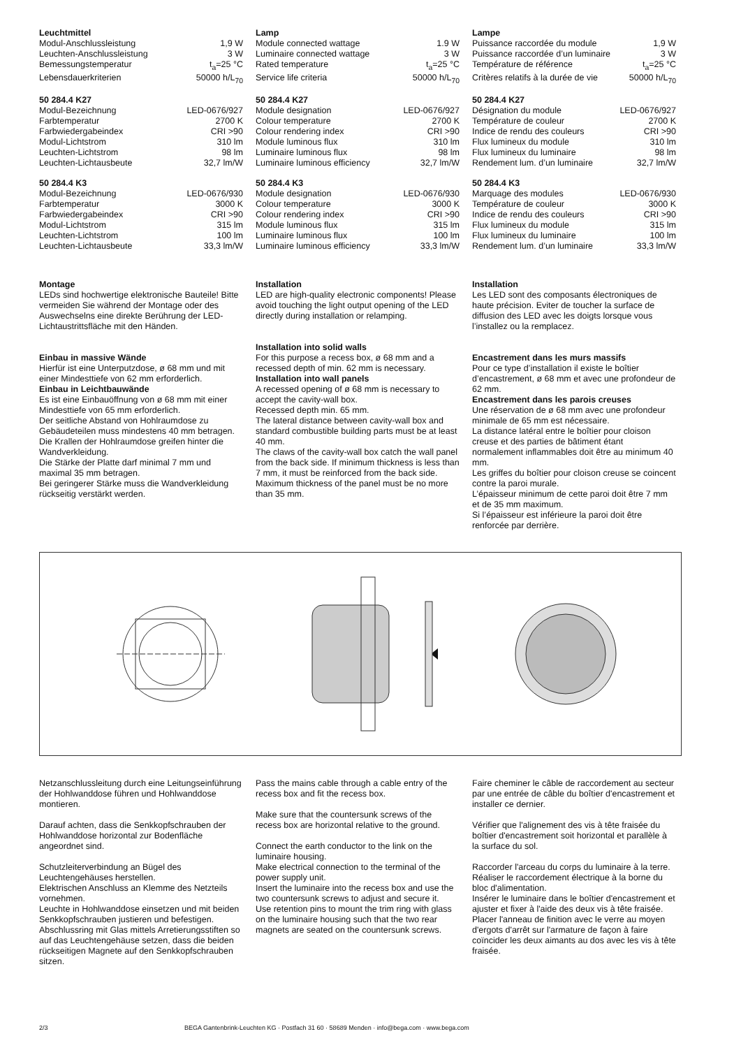Leuchtmittel
| Modul-Anschlussleistung | 1,9 W |
| Leuchten-Anschlussleistung | 3 W |
| Bemessungstemperatur | t<sub>a</sub>=25 °C |
| Lebensdauerkriterien | 50000 h/L<sub>70</sub> |
50 284.4 K27
| Modul-Bezeichnung | LED-0676/927 |
| Farbtemperatur | 2700 K |
| Farbwiedergabeindex | CRI >90 |
| Modul-Lichtstrom | 310 lm |
| Leuchten-Lichtstrom | 98 lm |
| Leuchten-Lichtausbeute | 32,7 lm/W |
50 284.4 K3
| Modul-Bezeichnung | LED-0676/930 |
| Farbtemperatur | 3000 K |
| Farbwiedergabeindex | CRI >90 |
| Modul-Lichtstrom | 315 lm |
| Leuchten-Lichtstrom | 100 lm |
| Leuchten-Lichtausbeute | 33,3 lm/W |
Lamp
| Module connected wattage | 1.9 W |
| Luminaire connected wattage | 3 W |
| Rated temperature | t<sub>a</sub>=25 °C |
| Service life criteria | 50000 h/L<sub>70</sub> |
50 284.4 K27
| Module designation | LED-0676/927 |
| Colour temperature | 2700 K |
| Colour rendering index | CRI >90 |
| Module luminous flux | 310 lm |
| Luminaire luminous flux | 98 lm |
| Luminaire luminous efficiency | 32,7 lm/W |
50 284.4 K3
| Module designation | LED-0676/930 |
| Colour temperature | 3000 K |
| Colour rendering index | CRI >90 |
| Module luminous flux | 315 lm |
| Luminaire luminous flux | 100 lm |
| Luminaire luminous efficiency | 33,3 lm/W |
Lampe
| Puissance raccordée du module | 1,9 W |
| Puissance raccordée d’un luminaire | 3 W |
| Température de référence | t<sub>a</sub>=25 °C |
| Critères relatifs à la durée de vie | 50000 h/L<sub>70</sub> |
50 284.4 K27
| Désignation du module | LED-0676/927 |
| Température de couleur | 2700 K |
| Indice de rendu des couleurs | CRI >90 |
| Flux lumineux du module | 310 lm |
| Flux lumineux du luminaire | 98 lm |
| Rendement lum. d’un luminaire | 32,7 lm/W |
50 284.4 K3
| Marquage des modules | LED-0676/930 |
| Température de couleur | 3000 K |
| Indice de rendu des couleurs | CRI >90 |
| Flux lumineux du module | 315 lm |
| Flux lumineux du luminaire | 100 lm |
| Rendement lum. d’un luminaire | 33,3 lm/W |
Montage
LEDs sind hochwertige elektronische Bauteile! Bitte vermeiden Sie während der Montage oder des Auswechselns eine direkte Berührung der LED-Lichtaustrittsfläche mit den Händen.
Einbau in massive Wände
Hierfür ist eine Unterputzdose, ø 68 mm und mit einer Mindesttiefe von 62 mm erforderlich.
Einbau in Leichtbauwände
Es ist eine Einbauöffnung von ø 68 mm mit einer Mindesttiefe von 65 mm erforderlich.
Der seitliche Abstand von Hohlraumdose zu Gebäudeteilen muss mindestens 40 mm betragen.
Die Krallen der Hohlraumdose greifen hinter die Wandverkleidung.
Die Stärke der Platte darf minimal 7 mm und maximal 35 mm betragen.
Bei geringerer Stärke muss die Wandverkleidung rückseitig verstärkt werden.
Installation
LED are high-quality electronic components! Please avoid touching the light output opening of the LED directly during installation or relamping.
Installation into solid walls
For this purpose a recess box, ø 68 mm and a recessed depth of min. 62 mm is necessary.
Installation into wall panels
A recessed opening of ø 68 mm is necessary to accept the cavity-wall box.
Recessed depth min. 65 mm.
The lateral distance between cavity-wall box and standard combustible building parts must be at least 40 mm.
The claws of the cavity-wall box catch the wall panel from the back side. If minimum thickness is less than 7 mm, it must be reinforced from the back side.
Maximum thickness of the panel must be no more than 35 mm.
Installation
Les LED sont des composants électroniques de haute précision. Eviter de toucher la surface de diffusion des LED avec les doigts lorsque vous l’installez ou la remplacez.
Encastrement dans les murs massifs
Pour ce type d’installation il existe le boîtier d’encastrement, ø 68 mm et avec une profondeur de 62 mm.
Encastrement dans les parois creuses
Une réservation de ø 68 mm avec une profondeur minimale de 65 mm est nécessaire.
La distance latéral entre le boîtier pour cloison creuse et des parties de bâtiment étant normalement inflammables doit être au minimum 40 mm.
Les griffes du boîtier pour cloison creuse se coincent contre la paroi murale.
L’épaisseur minimum de cette paroi doit être 7 mm et de 35 mm maximum.
Si l’épaisseur est inférieure la paroi doit être renforcée par derrière.
Netzanschlussleitung durch eine Leitungseinführung der Hohlwanddose führen und Hohlwanddose montieren.
Darauf achten, dass die Senkkopfschrauben der Hohlwanddose horizontal zur Bodenfläche angeordnet sind.
Schutzleiterverbindung an Bügel des Leuchtengehäuses herstellen.
Elektrischen Anschluss an Klemme des Netzteils vornehmen.
Leuchte in Hohlwanddose einsetzen und mit beiden Senkkopfschrauben justieren und befestigen.
Abschlussring mit Glas mittels Arretierungsstiften so auf das Leuchtengehäuse setzen, dass die beiden rückseitigen Magnete auf den Senkkopfschrauben sitzen.
Pass the mains cable through a cable entry of the recess box and fit the recess box.
Make sure that the countersunk screws of the recess box are horizontal relative to the ground.
Connect the earth conductor to the link on the luminaire housing.
Make electrical connection to the terminal of the power supply unit.
Insert the luminaire into the recess box and use the two countersunk screws to adjust and secure it.
Use retention pins to mount the trim ring with glass on the luminaire housing such that the two rear magnets are seated on the countersunk screws.
Faire cheminer le câble de raccordement au secteur par une entrée de câble du boîtier d'encastrement et installer ce dernier.
Vérifier que l'alignement des vis à tête fraisée du boîtier d'encastrement soit horizontal et parallèle à la surface du sol.
Raccorder l'arceau du corps du luminaire à la terre.
Réaliser le raccordement électrique à la borne du bloc d'alimentation.
Insérer le luminaire dans le boîtier d'encastrement et ajuster et fixer à l'aide des deux vis à tête fraisée.
Placer l'anneau de finition avec le verre au moyen d'ergots d'arrêt sur l'armature de façon à faire coïncider les deux aimants au dos avec les vis à tête fraisée.
2/3 BEGA Gantenbrink-Leuchten KG · Postfach 31 60 · 58689 Menden · info@bega.com · www.bega.com